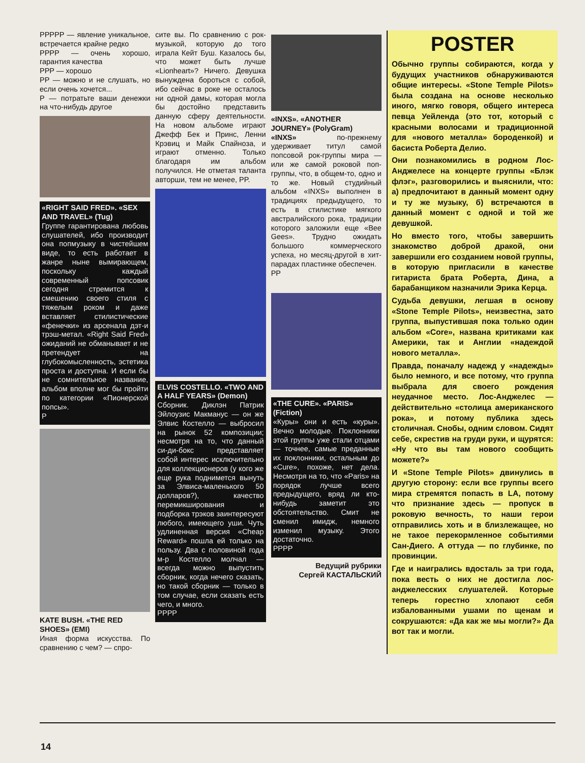PPPPP — явление уникальное, встречается крайне редко
PPPP — очень хорошо, гарантия качества
PPP — хорошо
PP — можно и не слушать, но если очень хочется...
P — потратьте ваши денежки на что-нибудь другое
«RIGHT SAID FRED». «SEX AND TRAVEL» (Tug)
Группе гарантирована любовь слушателей, ибо производит она попмузыку в чистейшем виде, то есть работает в жанре ныне вымирающем, поскольку каждый современный попсовик сегодня стремится к смешению своего стиля с тяжелым роком и даже вставляет стилистические «фенечки» из арсенала дэт-и трэш-метал. «Right Said Fred» ожиданий не обманывает и не претендует на глубокомысленность, эстетика проста и доступна. И если бы не сомнительное название, альбом вполне мог бы пройти по категории «Пионерской попсы».
P
KATE BUSH. «THE RED SHOES» (EMI)
Иная форма искусства. По сравнению с чем? — спро-
сите вы. По сравнению с рок-музыкой, которую до того играла Кейт Буш. Казалось бы, что может быть лучше «Lionheart»? Ничего. Девушка вынуждена бороться с собой, ибо сейчас в роке не осталось ни одной дамы, которая могла бы достойно представить данную сферу деятельности. На новом альбоме играют Джефф Бек и Принс, Ленни Крэвиц и Майк Спайноза, и играют отменно. Только благодаря им альбом получился. Не отметая таланта авторши, тем не менее, PP.
ELVIS COSTELLO. «TWO AND A HALF YEARS» (Demon)
Сборник. Диклэн Патрик Эйлоузис Макманус — он же Элвис Костелло — выбросил на рынок 52 композиции; несмотря на то, что данный си-ди-бокс представляет собой интерес исключительно для коллекционеров (у кого же еще рука поднимется вынуть за Элвиса-маленького 50 долларов?), качество перемикширования и подборка трэков заинтересуют любого, имеющего уши. Чуть удлиненная версия «Cheap Reward» пошла ей только на пользу. Два с половиной года м-р Костелло молчал — всегда можно выпустить сборник, когда нечего сказать, но такой сборник — только в том случае, если сказать есть чего, и много.
PPPP
«INXS». «ANOTHER JOURNEY» (PolyGram)
«INXS» по-прежнему удерживает титул самой попсовой рок-группы мира — или же самой роковой поп-группы, что, в общем-то, одно и то же. Новый студийный альбом «INXS» выполнен в традициях предыдущего, то есть в стилистике мягкого австралийского рока, традиции которого заложили еще «Bee Gees». Трудно ожидать большого коммерческого успеха, но месяц-другой в хит-парадах пластинке обеспечен.
PP
«THE CURE». «PARIS» (Fiction)
«Куры» они и есть «куры». Вечно молодые. Поклонники этой группы уже стали отцами — точнее, самые преданные их поклонники, остальным до «Cure», похоже, нет дела. Несмотря на то, что «Paris» на порядок лучше всего предыдущего, вряд ли кто-нибудь заметит это обстоятельство. Смит не сменил имидж, немного изменил музыку. Этого достаточно.
PPPP
Ведущий рубрики
Сергей КАСТАЛЬСКИЙ
POSTER
Обычно группы собираются, когда у будущих участников обнаруживаются общие интересы. «Stone Temple Pilots» была создана на основе несколько иного, мягко говоря, общего интереса певца Уейленда (это тот, который с красными волосами и традиционной для «нового металла» бороденкой) и басиста Роберта Делио.
Они познакомились в родном Лос-Анджелесе на концерте группы «Блэк флэг», разговорились и выяснили, что: а) предпочитают в данный момент одну и ту же музыку, б) встречаются в данный момент с одной и той же девушкой.
Но вместо того, чтобы завершить знакомство доброй дракой, они завершили его созданием новой группы, в которую пригласили в качестве гитариста брата Роберта, Дина, а барабанщиком назначили Эрика Керца.
Судьба девушки, легшая в основу «Stone Temple Pilots», неизвестна, зато группа, выпустившая пока только один альбом «Core», названа критиками как Америки, так и Англии «надеждой нового металла».
Правда, поначалу надежд у «надежды» было немного, и все потому, что группа выбрала для своего рождения неудачное место. Лос-Анджелес — действительно «столица американского рока», и потому публика здесь столичная. Снобы, одним словом. Сидят себе, скрестив на груди руки, и щурятся: «Ну что вы там нового сообщить можете?»
И «Stone Temple Pilots» двинулись в другую сторону: если все группы всего мира стремятся попасть в LA, потому что признание здесь — пропуск в роковую вечность, то наши герои отправились хоть и в близлежащее, но не такое перекормленное событиями Сан-Диего. А оттуда — по глубинке, по провинции.
Где и наигрались вдосталь за три года, пока весть о них не достигла лос-анджелесских слушателей. Которые теперь горестно хлопают себя избалованными ушами по щенам и сокрушаются: «Да как же мы могли?» Да вот так и могли.
14